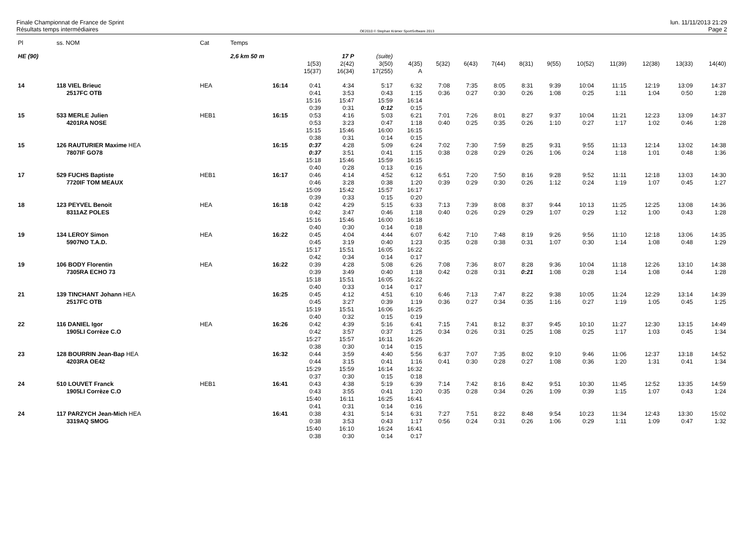Finale Championnat de France de Sprint
Résultats temps intermédiaires
OE2010 © Stephan Krämer SportSoftware 2013
lun. 11/11/2013 21:29
Page 2
| Pl | ss. NOM | Cat | Temps | | | | | | | | | | | | | | |
| --- | --- | --- | --- | --- | --- | --- | --- | --- | --- | --- | --- | --- | --- | --- | --- | --- | --- |
| HE (90) | | | 2,6 km 50 m | | 17 P | (suite) | | | | | | | | | | | |
| | | | | 1(53) 15(37) | 2(42) 16(34) | 3(50) 17(255) | 4(35) A | 5(32) | 6(43) | 7(44) | 8(31) | 9(55) | 10(52) | 11(39) | 12(38) | 13(33) | 14(40) |
| 14 | 118 VIEL Brieuc 2517FC OTB | HEA | 16:14 | 0:41 0:41 15:16 0:39 | 4:34 3:53 15:47 0:31 | 5:17 0:43 15:59 0:12 | 6:32 1:15 16:14 0:15 | 7:08 0:36 | 7:35 0:27 | 8:05 0:30 | 8:31 0:26 | 9:39 1:08 | 10:04 0:25 | 11:15 1:11 | 12:19 1:04 | 13:09 0:50 | 14:37 1:28 |
| 15 | 533 MERLE Julien 4201RA NOSE | HEB1 | 16:15 | 0:53 0:53 15:15 0:38 | 4:16 3:23 15:46 0:31 | 5:03 0:47 16:00 0:14 | 6:21 1:18 16:15 0:15 | 7:01 0:40 | 7:26 0:25 | 8:01 0:35 | 8:27 0:26 | 9:37 1:10 | 10:04 0:27 | 11:21 1:17 | 12:23 1:02 | 13:09 0:46 | 14:37 1:28 |
| 15 | 126 RAUTURIER Maxime HEA 7807IF GO78 | | 16:15 | 0:37 0:37 15:18 0:40 | 4:28 3:51 15:46 0:28 | 5:09 0:41 15:59 0:13 | 6:24 1:15 16:15 0:16 | 7:02 0:38 | 7:30 0:28 | 7:59 0:29 | 8:25 0:26 | 9:31 1:06 | 9:55 0:24 | 11:13 1:18 | 12:14 1:01 | 13:02 0:48 | 14:38 1:36 |
| 17 | 529 FUCHS Baptiste 7720IF TOM MEAUX | HEB1 | 16:17 | 0:46 0:46 15:09 0:39 | 4:14 3:28 15:42 0:33 | 4:52 0:38 15:57 0:15 | 6:12 1:20 16:17 0:20 | 6:51 0:39 | 7:20 0:29 | 7:50 0:30 | 8:16 0:26 | 9:28 1:12 | 9:52 0:24 | 11:11 1:19 | 12:18 1:07 | 13:03 0:45 | 14:30 1:27 |
| 18 | 123 PEYVEL Benoit 8311AZ POLES | HEA | 16:18 | 0:42 0:42 15:16 0:40 | 4:29 3:47 15:46 0:30 | 5:15 0:46 16:00 0:14 | 6:33 1:18 16:18 0:18 | 7:13 0:40 | 7:39 0:26 | 8:08 0:29 | 8:37 0:29 | 9:44 1:07 | 10:13 0:29 | 11:25 1:12 | 12:25 1:00 | 13:08 0:43 | 14:36 1:28 |
| 19 | 134 LEROY Simon 5907NO T.A.D. | HEA | 16:22 | 0:45 0:45 15:17 0:42 | 4:04 3:19 15:51 0:34 | 4:44 0:40 16:05 0:14 | 6:07 1:23 16:22 0:17 | 6:42 0:35 | 7:10 0:28 | 7:48 0:38 | 8:19 0:31 | 9:26 1:07 | 9:56 0:30 | 11:10 1:14 | 12:18 1:08 | 13:06 0:48 | 14:35 1:29 |
| 19 | 106 BODY Florentin 7305RA ECHO 73 | HEA | 16:22 | 0:39 0:39 15:18 0:40 | 4:28 3:49 15:51 0:33 | 5:08 0:40 16:05 0:14 | 6:26 1:18 16:22 0:17 | 7:08 0:42 | 7:36 0:28 | 8:07 0:31 | 8:28 0:21 | 9:36 1:08 | 10:04 0:28 | 11:18 1:14 | 12:26 1:08 | 13:10 0:44 | 14:38 1:28 |
| 21 | 139 TINCHANT Johann HEA 2517FC OTB | | 16:25 | 0:45 0:45 15:19 0:40 | 4:12 3:27 15:51 0:32 | 4:51 0:39 16:06 0:15 | 6:10 1:19 16:25 0:19 | 6:46 0:36 | 7:13 0:27 | 7:47 0:34 | 8:22 0:35 | 9:38 1:16 | 10:05 0:27 | 11:24 1:19 | 12:29 1:05 | 13:14 0:45 | 14:39 1:25 |
| 22 | 116 DANIEL Igor 1905LI Corrèze C.O | HEA | 16:26 | 0:42 0:42 15:27 0:38 | 4:39 3:57 15:57 0:30 | 5:16 0:37 16:11 0:14 | 6:41 1:25 16:26 0:15 | 7:15 0:34 | 7:41 0:26 | 8:12 0:31 | 8:37 0:25 | 9:45 1:08 | 10:10 0:25 | 11:27 1:17 | 12:30 1:03 | 13:15 0:45 | 14:49 1:34 |
| 23 | 128 BOURRIN Jean-Bap HEA 4203RA OE42 | | 16:32 | 0:44 0:44 15:29 0:37 | 3:59 3:15 15:59 0:30 | 4:40 0:41 16:14 0:15 | 5:56 1:16 16:32 0:18 | 6:37 0:41 | 7:07 0:30 | 7:35 0:28 | 8:02 0:27 | 9:10 1:08 | 9:46 0:36 | 11:06 1:20 | 12:37 1:31 | 13:18 0:41 | 14:52 1:34 |
| 24 | 510 LOUVET Franck 1905LI Corrèze C.O | HEB1 | 16:41 | 0:43 0:43 15:40 0:41 | 4:38 3:55 16:11 0:31 | 5:19 0:41 16:25 0:14 | 6:39 1:20 16:41 0:16 | 7:14 0:35 | 7:42 0:28 | 8:16 0:34 | 8:42 0:26 | 9:51 1:09 | 10:30 0:39 | 11:45 1:15 | 12:52 1:07 | 13:35 0:43 | 14:59 1:24 |
| 24 | 117 PARZYCH Jean-Mich HEA 3319AQ SMOG | | 16:41 | 0:38 0:38 15:40 0:38 | 4:31 3:53 16:10 0:30 | 5:14 0:43 16:24 0:14 | 6:31 1:17 16:41 0:17 | 7:27 0:56 | 7:51 0:24 | 8:22 0:31 | 8:48 0:26 | 9:54 1:06 | 10:23 0:29 | 11:34 1:11 | 12:43 1:09 | 13:30 0:47 | 15:02 1:32 |